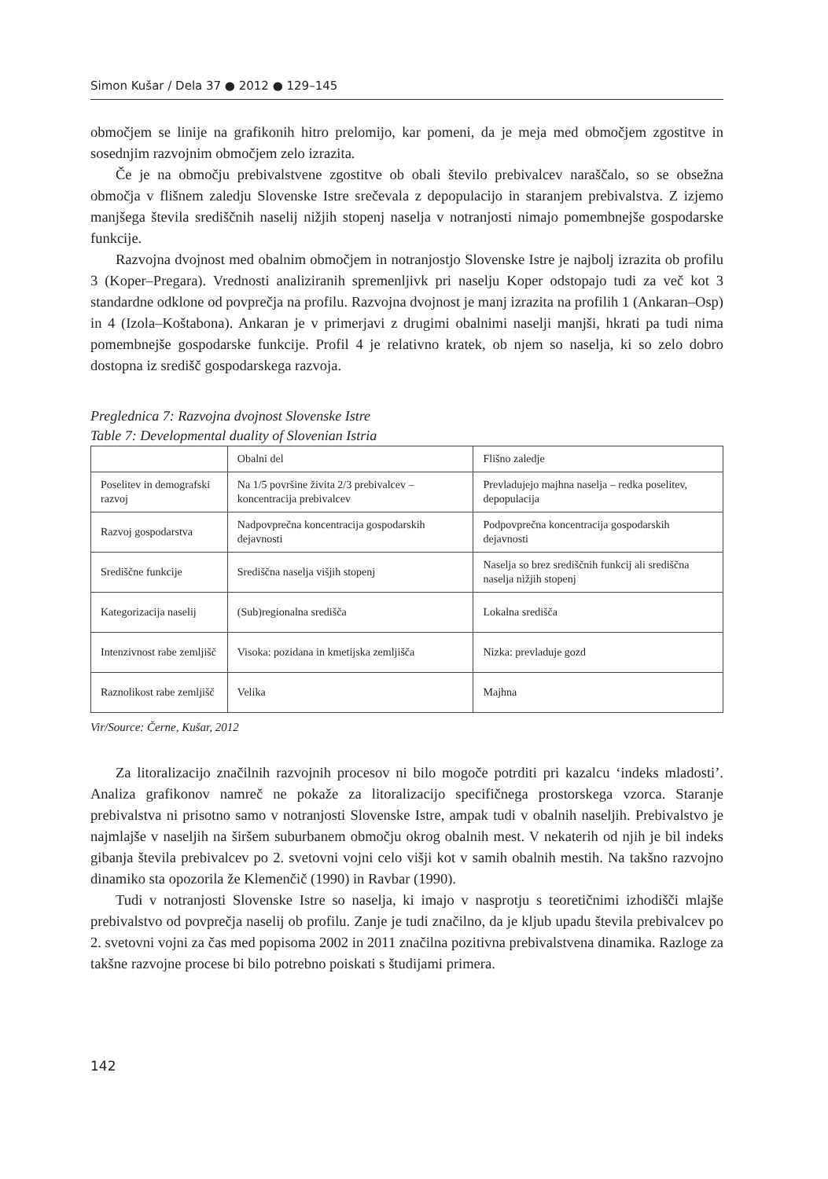Simon Kušar / Dela 37 ● 2012 ● 129–145
območjem se linije na grafikonih hitro prelomijo, kar pomeni, da je meja med območjem zgostitve in sosednjim razvojnim območjem zelo izrazita.
Če je na območju prebivalstvene zgostitve ob obali število prebivalcev naraščalo, so se obsežna območja v flišnem zaledju Slovenske Istre srečevala z depopulacijo in staranjem prebivalstva. Z izjemo manjšega števila središčnih naselij nižjih stopenj naselja v notranjosti nimajo pomembnejše gospodarske funkcije.
Razvojna dvojnost med obalnim območjem in notranjostjo Slovenske Istre je najbolj izrazita ob profilu 3 (Koper–Pregara). Vrednosti analiziranih spremenljivk pri naselju Koper odstopajo tudi za več kot 3 standardne odklone od povprečja na profilu. Razvojna dvojnost je manj izrazita na profilih 1 (Ankaran–Osp) in 4 (Izola–Koštabona). Ankaran je v primerjavi z drugimi obalnimi naselji manjši, hkrati pa tudi nima pomembnejše gospodarske funkcije. Profil 4 je relativno kratek, ob njem so naselja, ki so zelo dobro dostopna iz središč gospodarskega razvoja.
Preglednica 7: Razvojna dvojnost Slovenske Istre
Table 7: Developmental duality of Slovenian Istria
| | Obalni del | Flišno zaledje |
| --- | --- | --- |
| Poselitev in demografski razvoj | Na 1/5 površine živita 2/3 prebivalcev – koncentracija prebivalcev | Prevladujejo majhna naselja – redka poselitev, depopulacija |
| Razvoj gospodarstva | Nadpovprečna koncentracija gospodarskih dejavnosti | Podpovprečna koncentracija gospodarskih dejavnosti |
| Središčne funkcije | Središčna naselja višjih stopenj | Naselja so brez središčnih funkcij ali središčna naselja nižjih stopenj |
| Kategorizacija naselij | (Sub)regionalna središča | Lokalna središča |
| Intenzivnost rabe zemljišč | Visoka: pozidana in kmetijska zemljišča | Nizka: prevladuje gozd |
| Raznolikost rabe zemljišč | Velika | Majhna |
Vir/Source: Černe, Kušar, 2012
Za litoralizacijo značilnih razvojnih procesov ni bilo mogoče potrditi pri kazalcu ‘indeks mladosti’. Analiza grafikonov namreč ne pokaže za litoralizacijo specifičnega prostorskega vzorca. Staranje prebivalstva ni prisotno samo v notranjosti Slovenske Istre, ampak tudi v obalnih naseljih. Prebivalstvo je najmlajše v naseljih na širšem suburbanem območju okrog obalnih mest. V nekaterih od njih je bil indeks gibanja števila prebivalcev po 2. svetovni vojni celo višji kot v samih obalnih mestih. Na takšno razvojno dinamiko sta opozorila že Klemenčič (1990) in Ravbar (1990).
Tudi v notranjosti Slovenske Istre so naselja, ki imajo v nasprotju s teoretičnimi izhodišči mlajše prebivalstvo od povprečja naselij ob profilu. Zanje je tudi značilno, da je kljub upadu števila prebivalcev po 2. svetovni vojni za čas med popisoma 2002 in 2011 značilna pozitivna prebivalstvena dinamika. Razloge za takšne razvojne procese bi bilo potrebno poiskati s študijami primera.
142